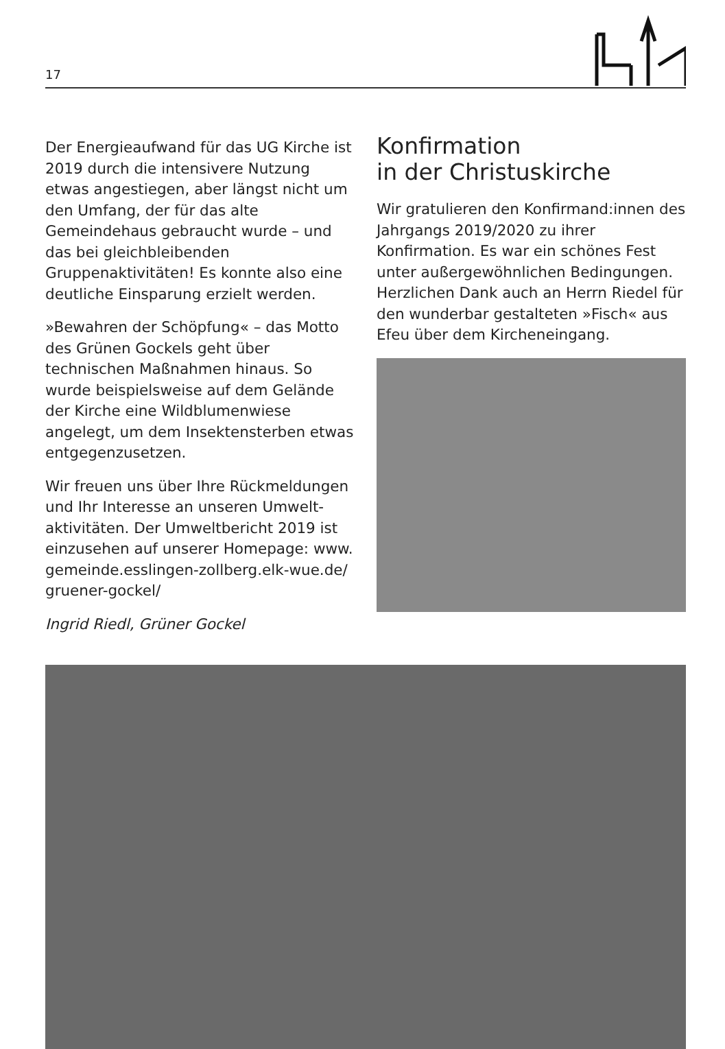17
Der Energieaufwand für das UG Kirche ist 2019 durch die intensivere Nutzung etwas angestiegen, aber längst nicht um den Umfang, der für das alte Gemeindehaus gebraucht wurde – und das bei gleich­bleibenden Gruppenaktivitäten! Es konnte also eine deutliche Einsparung erzielt werden.
»Bewahren der Schöpfung« – das Motto des Grünen Gockels geht über technischen Maßnahmen hinaus. So wurde beispiels­weise auf dem Gelände der Kirche eine Wildblumenwiese angelegt, um dem Insektensterben etwas entgegenzusetzen.
Wir freuen uns über Ihre Rückmeldungen und Ihr Interesse an unseren Umwelt­aktivitäten. Der Umweltbericht 2019 ist einzusehen auf unserer Homepage: www. gemeinde.esslingen-zollberg.elk-wue.de/ gruener-gockel/
Ingrid Riedl, Grüner Gockel
Konfirmation
in der Christuskirche
Wir gratulieren den Konfirmand:innen des Jahrgangs 2019/2020 zu ihrer Konfirmation. Es war ein schönes Fest unter außergewöhnlichen Bedingungen. Herzlichen Dank auch an Herrn Riedel für den wunderbar gestalteten »Fisch« aus Efeu über dem Kircheneingang.